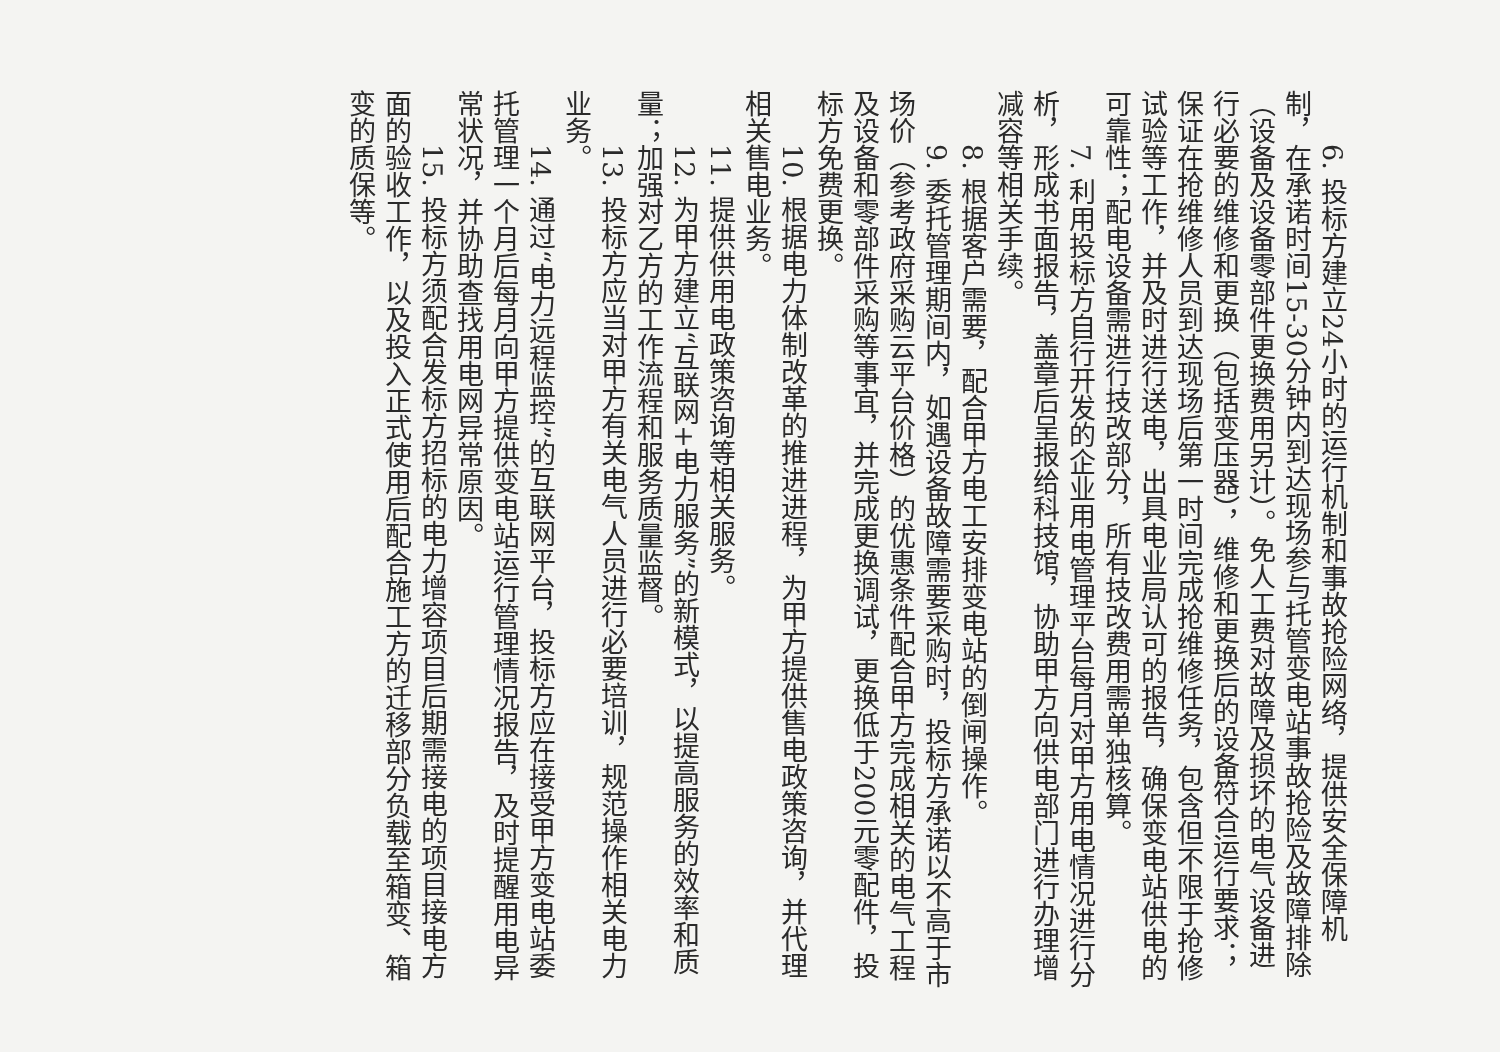6. 投标方建立24小时的运行机制和事故抢险网络，提供安全保障机制，在承诺时间15-30分钟内到达现场参与托管变电站事故抢险及故障排除（设备及设备零部件更换费用另计）。免人工费对故障及损坏的电气设备进行必要的维修和更换（包括变压器），维修和更换后的设备符合运行要求；保证在抢维修人员到达现场后第一时间完成抢维修任务，包含但不限于抢修试验等工作，并及时进行送电，出具电业局认可的报告，确保变电站供电的可靠性；配电设备需进行技改部分，所有技改费用需单独核算。
7. 利用投标方自行开发的企业用电管理平台每月对甲方用电情况进行分析，形成书面报告，盖章后呈报给科技馆，协助甲方向供电部门进行办理增减容等相关手续。
8. 根据客户需要，配合甲方电工安排变电站的倒闸操作。
9. 委托管理期间内，如遇设备故障需要采购时，投标方承诺以不高于市场价（参考政府采购云平台价格）的优惠条件配合甲方完成相关的电气工程及设备和零部件采购等事宜，并完成更换调试，更换低于200元零配件，投标方免费更换。
10. 根据电力体制改革的推进进程，为甲方提供售电政策咨询，并代理相关售电业务。
11. 提供供用电政策咨询等相关服务。
12. 为甲方建立“互联网+电力服务”的新模式，以提高服务的效率和质量；加强对乙方的工作流程和服务质量监督。
13. 投标方应当对甲方有关电气人员进行必要培训，规范操作相关电力业务。
14. 通过“电力远程监控”的互联网平台，投标方应在接受甲方变电站委托管理一个月后每月向甲方提供变电站运行管理情况报告，及时提醒用电异常状况，并协助查找用电网异常原因。
15. 投标方须配合发标方招标的电力增容项目后期需接电的项目接电方面的验收工作，以及投入正式使用后配合施工方的迁移部分负载至箱变、箱变的质保等。